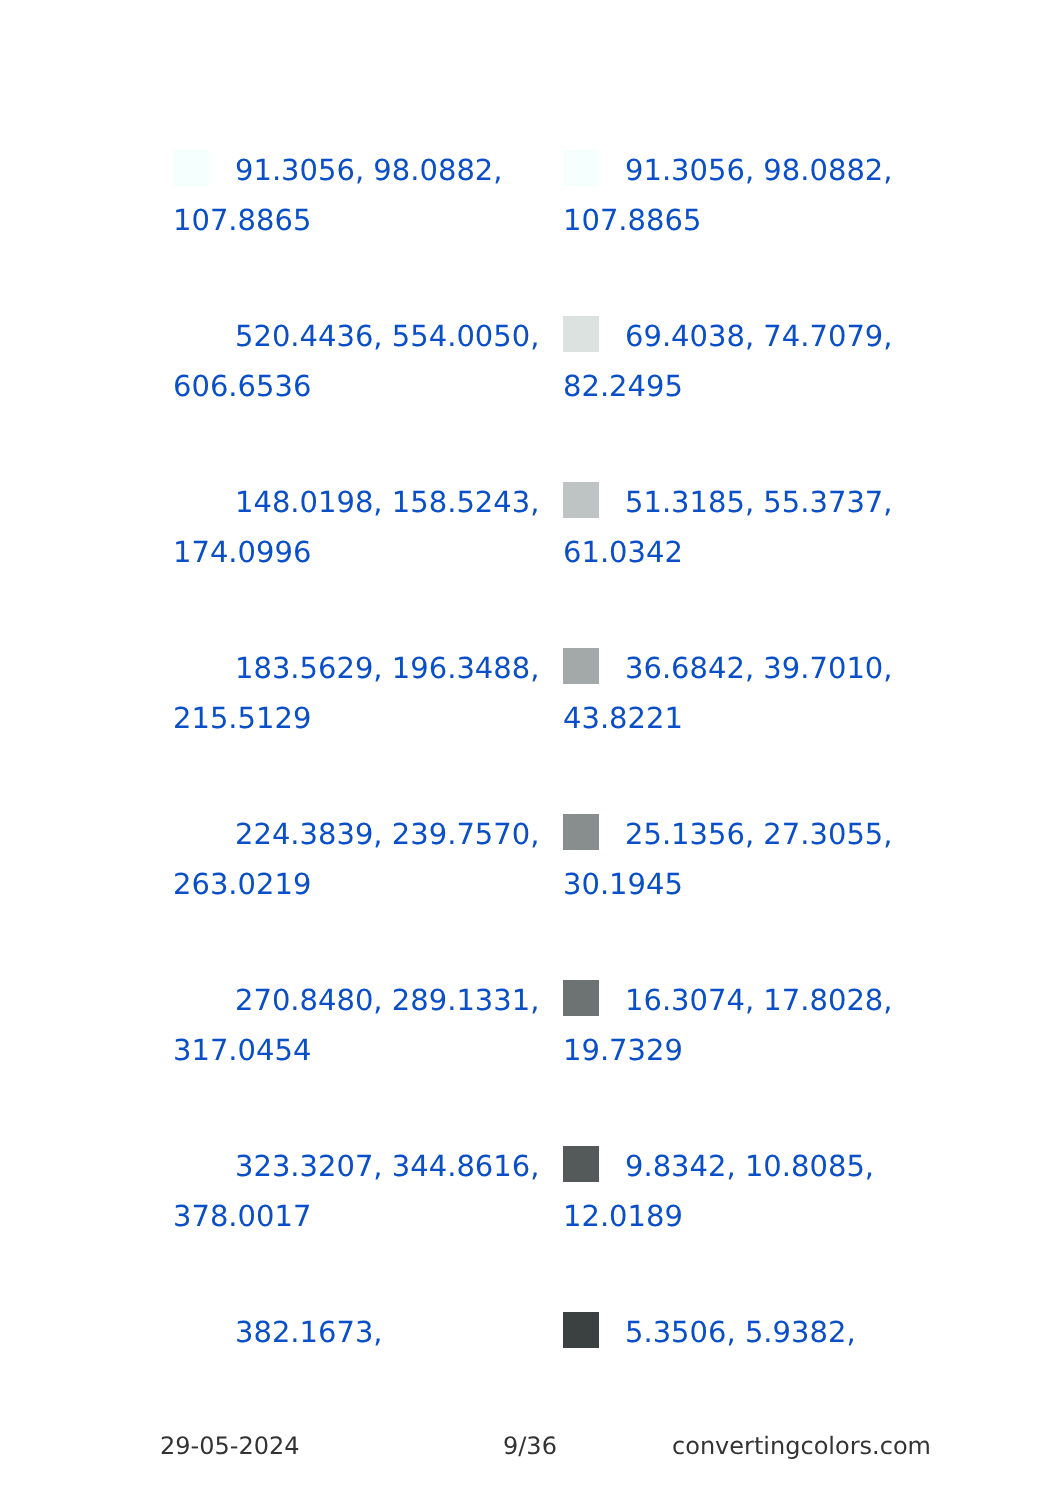91.3056, 98.0882, 107.8865
91.3056, 98.0882, 107.8865
520.4436, 554.0050, 606.6536
69.4038, 74.7079, 82.2495
148.0198, 158.5243, 174.0996
51.3185, 55.3737, 61.0342
183.5629, 196.3488, 215.5129
36.6842, 39.7010, 43.8221
224.3839, 239.7570, 263.0219
25.1356, 27.3055, 30.1945
270.8480, 289.1331, 317.0454
16.3074, 17.8028, 19.7329
323.3207, 344.8616, 378.0017
9.8342, 10.8085, 12.0189
382.1673,
5.3506, 5.9382,
29-05-2024 9/36 convertingcolors.com